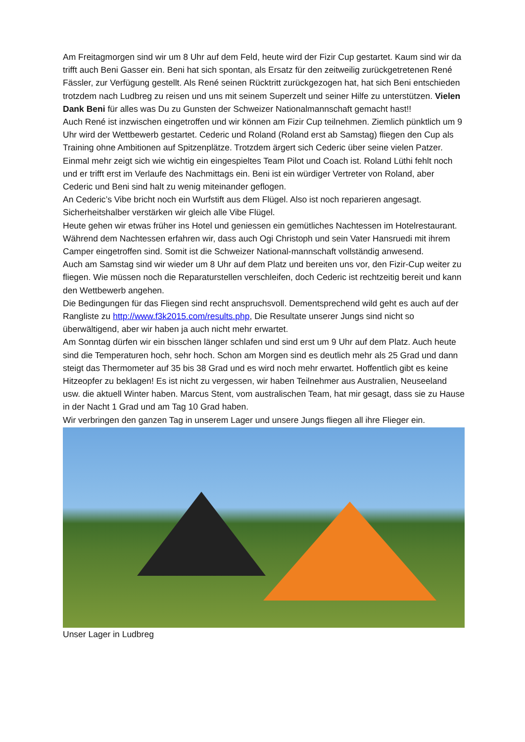Am Freitagmorgen sind wir um 8 Uhr auf dem Feld, heute wird der Fizir Cup gestartet. Kaum sind wir da trifft auch Beni Gasser ein. Beni hat sich spontan, als Ersatz für den zeitweilig zurückgetretenen René Fässler, zur Verfügung gestellt. Als René seinen Rücktritt zurückgezogen hat, hat sich Beni entschieden trotzdem nach Ludbreg zu reisen und uns mit seinem Superzelt und seiner Hilfe zu unterstützen. Vielen Dank Beni für alles was Du zu Gunsten der Schweizer Nationalmannschaft gemacht hast!!
Auch René ist inzwischen eingetroffen und wir können am Fizir Cup teilnehmen. Ziemlich pünktlich um 9 Uhr wird der Wettbewerb gestartet. Cederic und Roland (Roland erst ab Samstag) fliegen den Cup als Training ohne Ambitionen auf Spitzenplätze. Trotzdem ärgert sich Cederic über seine vielen Patzer. Einmal mehr zeigt sich wie wichtig ein eingespieltes Team Pilot und Coach ist. Roland Lüthi fehlt noch und er trifft erst im Verlaufe des Nachmittags ein. Beni ist ein würdiger Vertreter von Roland, aber Cederic und Beni sind halt zu wenig miteinander geflogen.
An Cederic’s Vibe bricht noch ein Wurfstift aus dem Flügel. Also ist noch reparieren angesagt. Sicherheitshalber verstärken wir gleich alle Vibe Flügel.
Heute gehen wir etwas früher ins Hotel und geniessen ein gemütliches Nachtessen im Hotelrestaurant. Während dem Nachtessen erfahren wir, dass auch Ogi Christoph und sein Vater Hansruedi mit ihrem Camper eingetroffen sind. Somit ist die Schweizer National-mannschaft vollständig anwesend.
Auch am Samstag sind wir wieder um 8 Uhr auf dem Platz und bereiten uns vor, den Fizir-Cup weiter zu fliegen. Wie müssen noch die Reparaturstellen verschleifen, doch Cederic ist rechtzeitig bereit und kann den Wettbewerb angehen.
Die Bedingungen für das Fliegen sind recht anspruchsvoll. Dementsprechend wild geht es auch auf der Rangliste zu http://www.f3k2015.com/results.php, Die Resultate unserer Jungs sind nicht so überwältigend, aber wir haben ja auch nicht mehr erwartet.
Am Sonntag dürfen wir ein bisschen länger schlafen und sind erst um 9 Uhr auf dem Platz. Auch heute sind die Temperaturen hoch, sehr hoch. Schon am Morgen sind es deutlich mehr als 25 Grad und dann steigt das Thermometer auf 35 bis 38 Grad und es wird noch mehr erwartet. Hoffentlich gibt es keine Hitzeopfer zu beklagen! Es ist nicht zu vergessen, wir haben Teilnehmer aus Australien, Neuseeland usw. die aktuell Winter haben. Marcus Stent, vom australischen Team, hat mir gesagt, dass sie zu Hause in der Nacht 1 Grad und am Tag 10 Grad haben.
Wir verbringen den ganzen Tag in unserem Lager und unsere Jungs fliegen all ihre Flieger ein.
Unser Lager in Ludbreg